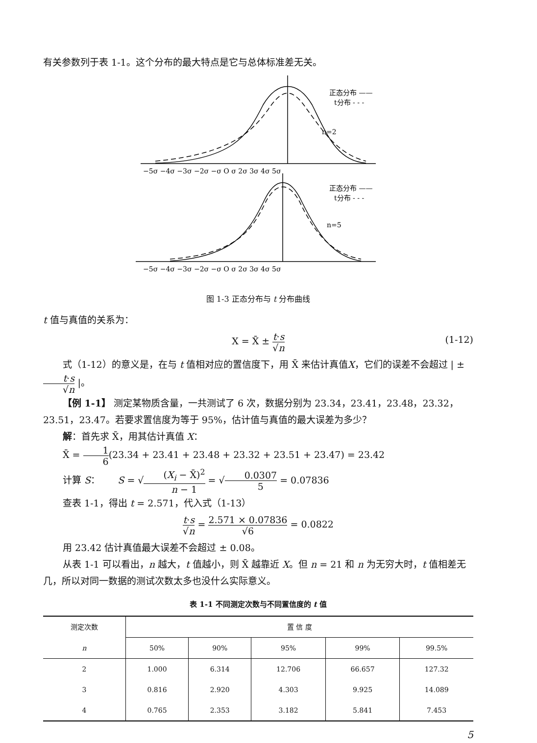有关参数列于表 1-1。这个分布的最大特点是它与总体标准差无关。
−5σ −4σ −3σ −2σ −σ O σ 2σ 3σ 4σ 5σ
−5σ −4σ −3σ −2σ −σ O σ 2σ 3σ 4σ 5σ
正态分布 ——
t分布 - - -
n=2
正态分布 ——
t分布 - - -
n=5
图 1-3 正态分布与 t 分布曲线
t 值与真值的关系为：
X = X̄ ± t·s √n
(1-12)
式（1-12）的意义是，在与 t 值相对应的置信度下，用 X̄ 来估计真值X，它们的误差不会超过 | ± t·s √n |。
【例 1-1】 测定某物质含量，一共测试了 6 次，数据分别为 23.34，23.41，23.48，23.32，23.51，23.47。若要求置信度为等于 95%，估计值与真值的最大误差为多少？
解：首先求 X̄，用其估计真值 X：
X̄ = 1 6(23.34 + 23.41 + 23.48 + 23.32 + 23.51 + 23.47) = 23.42
计算 S： S = √(X<sub>i</sub> − X̄)<sup>2</sup> n − 1 = √0.0307 5 = 0.07836
查表 1-1，得出 t = 2.571，代入式（1-13）
t·s √n = 2.571 × 0.07836 √6 = 0.0822
用 23.42 估计真值最大误差不会超过 ± 0.08。
从表 1-1 可以看出，n 越大，t 值越小，则 X̄ 越靠近 X。但 n = 21 和 n 为无穷大时，t 值相差无几，所以对同一数据的测试次数太多也没什么实际意义。
表 1-1 不同测定次数与不同置信度的 t 值
| 测定次数 | 置 信 度 | | | | |
| --- | --- | --- | --- | --- | --- |
| n | 50% | 90% | 95% | 99% | 99.5% |
| 2 | 1.000 | 6.314 | 12.706 | 66.657 | 127.32 |
| 3 | 0.816 | 2.920 | 4.303 | 9.925 | 14.089 |
| 4 | 0.765 | 2.353 | 3.182 | 5.841 | 7.453 |
5